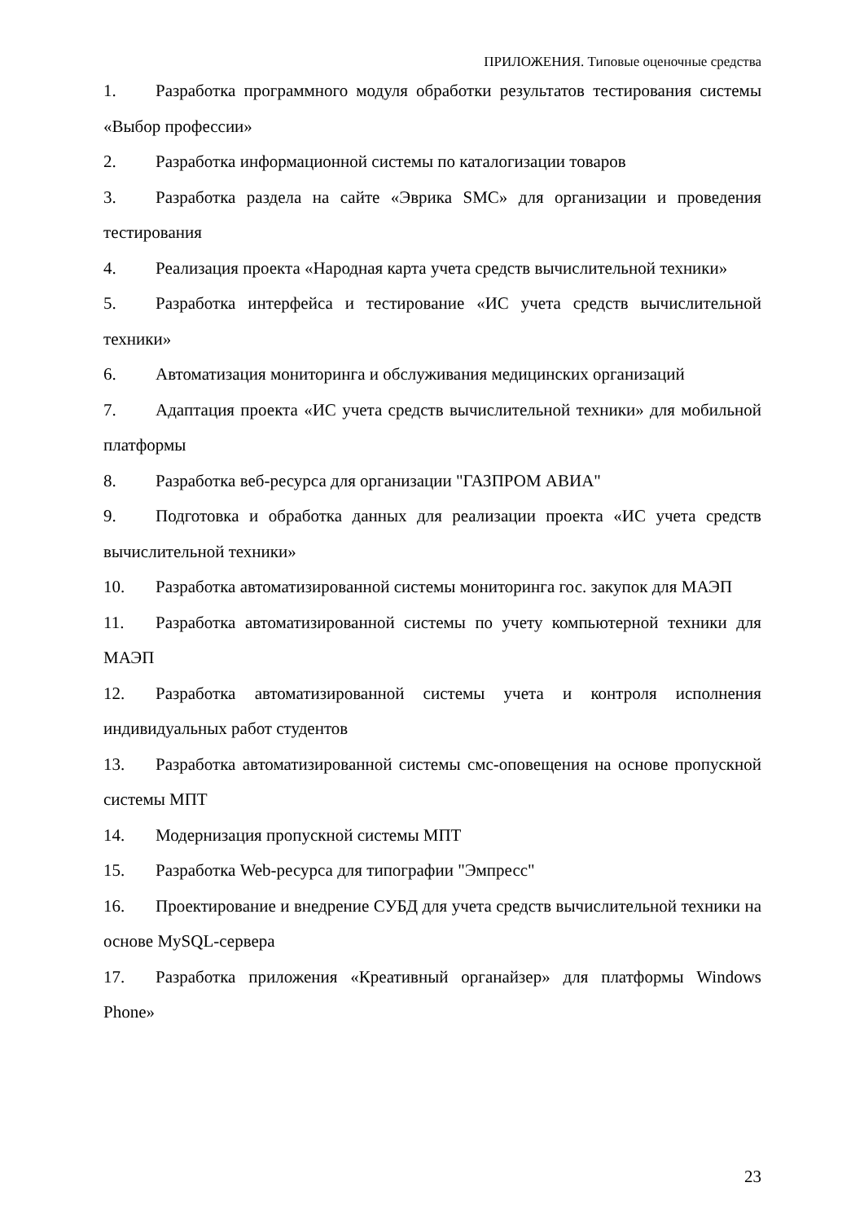ПРИЛОЖЕНИЯ. Типовые оценочные средства
1. Разработка программного модуля обработки результатов тестирования системы «Выбор профессии»
2. Разработка информационной системы по каталогизации товаров
3. Разработка раздела на сайте «Эврика SMC» для организации и проведения тестирования
4. Реализация проекта «Народная карта учета средств вычислительной техники»
5. Разработка интерфейса и тестирование «ИС учета средств вычислительной техники»
6. Автоматизация мониторинга и обслуживания медицинских организаций
7. Адаптация проекта «ИС учета средств вычислительной техники» для мобильной платформы
8. Разработка веб-ресурса для организации "ГАЗПРОМ АВИА"
9. Подготовка и обработка данных для реализации проекта «ИС учета средств вычислительной техники»
10. Разработка автоматизированной системы мониторинга гос. закупок для МАЭП
11. Разработка автоматизированной системы по учету компьютерной техники для МАЭП
12. Разработка автоматизированной системы учета и контроля исполнения индивидуальных работ студентов
13. Разработка автоматизированной системы смс-оповещения на основе пропускной системы МПТ
14. Модернизация пропускной системы МПТ
15. Разработка Web-ресурса для типографии "Эмпресс"
16. Проектирование и внедрение СУБД для учета средств вычислительной техники на основе MySQL-сервера
17. Разработка приложения «Креативный органайзер» для платформы Windows Phone»
23